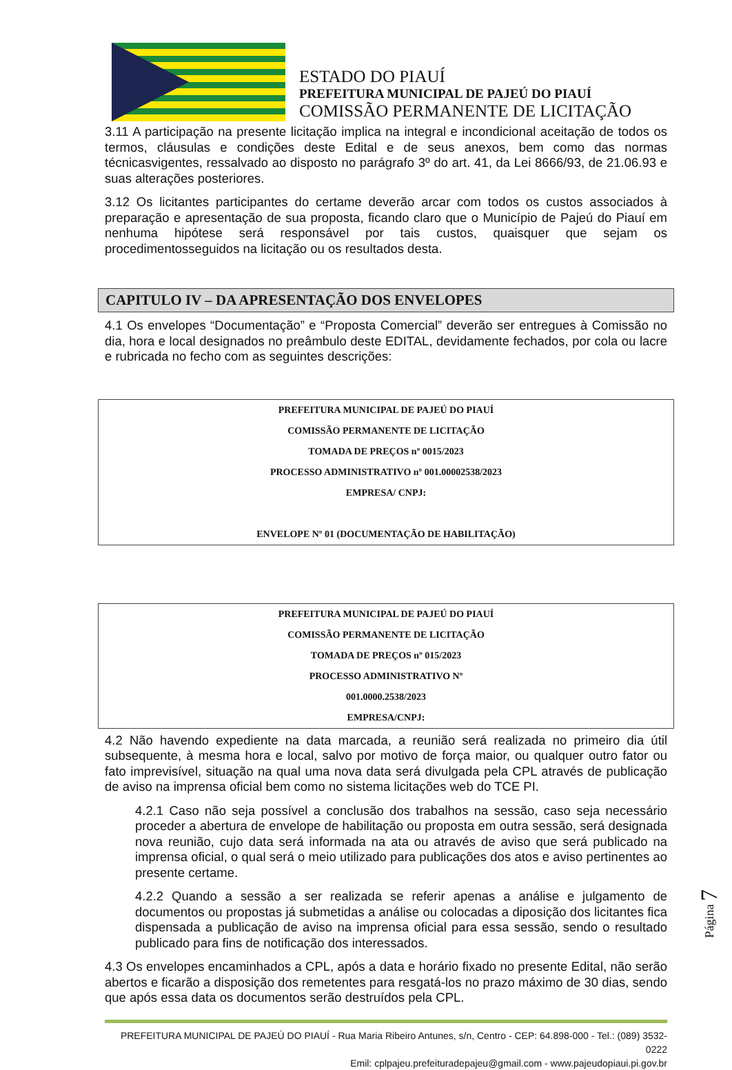ESTADO DO PIAUÍ
PREFEITURA MUNICIPAL DE PAJEÚ DO PIAUÍ
COMISSÃO PERMANENTE DE LICITAÇÃO
3.11 A participação na presente licitação implica na integral e incondicional aceitação de todos os termos, cláusulas e condições deste Edital e de seus anexos, bem como das normas técnicasvigentes, ressalvado ao disposto no parágrafo 3º do art. 41, da Lei 8666/93, de 21.06.93 e suas alterações posteriores.
3.12 Os licitantes participantes do certame deverão arcar com todos os custos associados à preparação e apresentação de sua proposta, ficando claro que o Município de Pajeú do Piauí em nenhuma hipótese será responsável por tais custos, quaisquer que sejam os procedimentosseguidos na licitação ou os resultados desta.
CAPITULO IV – DA APRESENTAÇÃO DOS ENVELOPES
4.1 Os envelopes “Documentação” e “Proposta Comercial” deverão ser entregues à Comissão no dia, hora e local designados no preâmbulo deste EDITAL, devidamente fechados, por cola ou lacre e rubricada no fecho com as seguintes descrições:
PREFEITURA MUNICIPAL DE PAJEÚ DO PIAUÍ
COMISSÃO PERMANENTE DE LICITAÇÃO
TOMADA DE PREÇOS nº 0015/2023
PROCESSO ADMINISTRATIVO nº 001.00002538/2023
EMPRESA/ CNPJ:
ENVELOPE Nº 01 (DOCUMENTAÇÃO DE HABILITAÇÃO)
PREFEITURA MUNICIPAL DE PAJEÚ DO PIAUÍ
COMISSÃO PERMANENTE DE LICITAÇÃO
TOMADA DE PREÇOS nº 015/2023
PROCESSO ADMINISTRATIVO Nº
001.0000.2538/2023
EMPRESA/CNPJ:
4.2 Não havendo expediente na data marcada, a reunião será realizada no primeiro dia útil subsequente, à mesma hora e local, salvo por motivo de força maior, ou qualquer outro fator ou fato imprevisível, situação na qual uma nova data será divulgada pela CPL através de publicação de aviso na imprensa oficial bem como no sistema licitações web do TCE PI.
4.2.1 Caso não seja possível a conclusão dos trabalhos na sessão, caso seja necessário proceder a abertura de envelope de habilitação ou proposta em outra sessão, será designada nova reunião, cujo data será informada na ata ou através de aviso que será publicado na imprensa oficial, o qual será o meio utilizado para publicações dos atos e aviso pertinentes ao presente certame.
4.2.2 Quando a sessão a ser realizada se referir apenas a análise e julgamento de documentos ou propostas já submetidas a análise ou colocadas a diposição dos licitantes fica dispensada a publicação de aviso na imprensa oficial para essa sessão, sendo o resultado publicado para fins de notificação dos interessados.
4.3 Os envelopes encaminhados a CPL, após a data e horário fixado no presente Edital, não serão abertos e ficarão a disposição dos remetentes para resgatá-los no prazo máximo de 30 dias, sendo que após essa data os documentos serão destruídos pela CPL.
PREFEITURA MUNICIPAL DE PAJEÚ DO PIAUÍ - Rua Maria Ribeiro Antunes, s/n, Centro - CEP: 64.898-000 - Tel.: (089) 3532-0222
Emil: cplpajeu.prefeituradepajeu@gmail.com - www.pajeudopiaui.pi.gov.br
Página 7